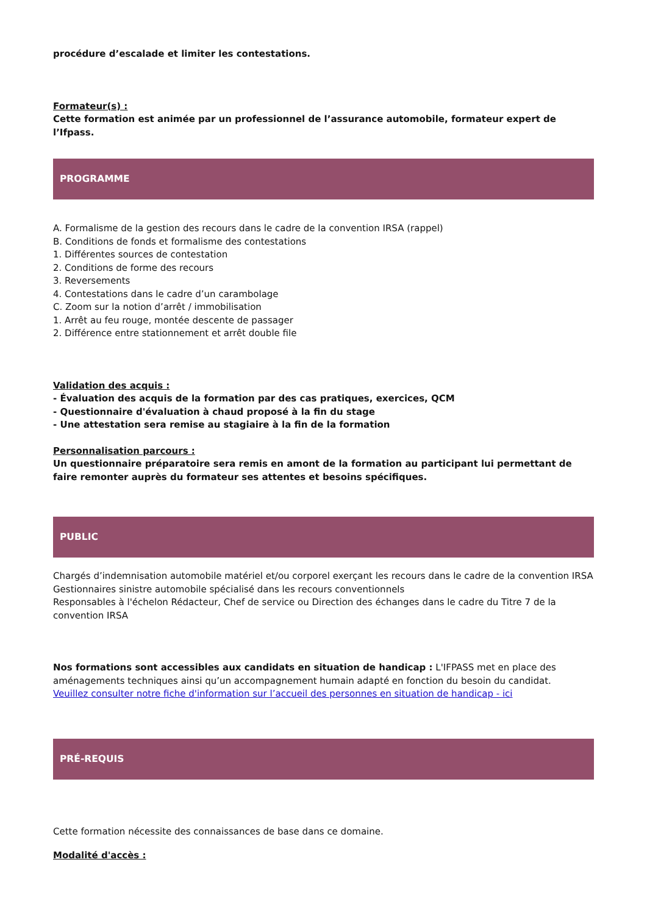procédure d’escalade et limiter les contestations.
Formateur(s) :
Cette formation est animée par un professionnel de l’assurance automobile, formateur expert de l’Ifpass.
PROGRAMME
A. Formalisme de la gestion des recours dans le cadre de la convention IRSA (rappel)
B. Conditions de fonds et formalisme des contestations
1. Différentes sources de contestation
2. Conditions de forme des recours
3. Reversements
4. Contestations dans le cadre d’un carambolage
C. Zoom sur la notion d’arrêt / immobilisation
1. Arrêt au feu rouge, montée descente de passager
2. Différence entre stationnement et arrêt double file
Validation des acquis :
- Évaluation des acquis de la formation par des cas pratiques, exercices, QCM
- Questionnaire d'évaluation à chaud proposé à la fin du stage
- Une attestation sera remise au stagiaire à la fin de la formation
Personnalisation parcours :
Un questionnaire préparatoire sera remis en amont de la formation au participant lui permettant de faire remonter auprès du formateur ses attentes et besoins spécifiques.
PUBLIC
Chargés d’indemnisation automobile matériel et/ou corporel exerçant les recours dans le cadre de la convention IRSA
Gestionnaires sinistre automobile spécialisé dans les recours conventionnels
Responsables à l'échelon Rédacteur, Chef de service ou Direction des échanges dans le cadre du Titre 7 de la convention IRSA
Nos formations sont accessibles aux candidats en situation de handicap : L'IFPASS met en place des aménagements techniques ainsi qu’un accompagnement humain adapté en fonction du besoin du candidat.
Veuillez consulter notre fiche d'information sur l’accueil des personnes en situation de handicap - ici
PRÉ-REQUIS
Cette formation nécessite des connaissances de base dans ce domaine.
Modalité d'accès :